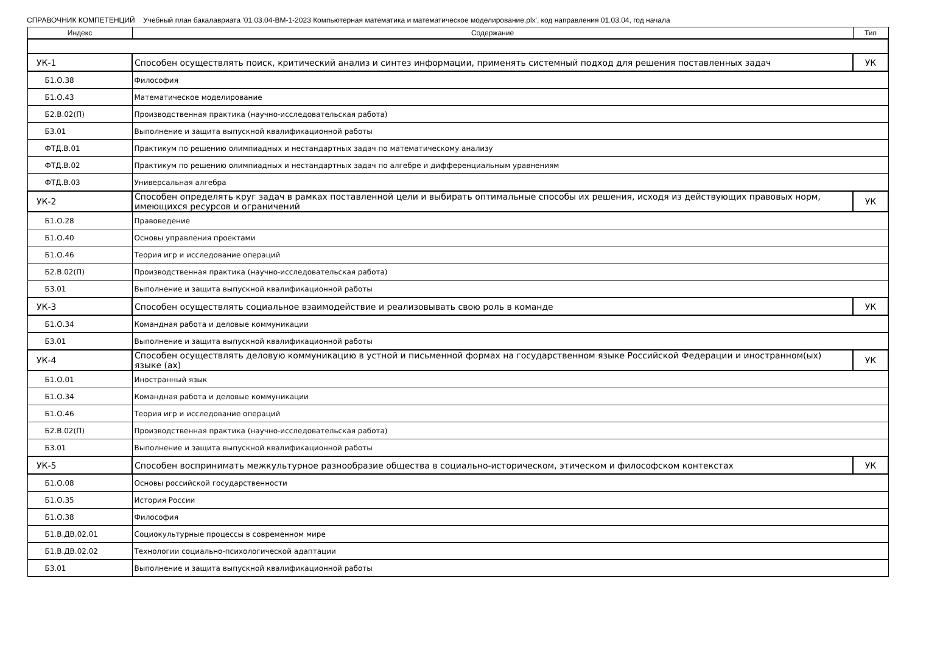СПРАВОЧНИК КОМПЕТЕНЦИЙ Учебный план бакалавриата '01.03.04-ВМ-1-2023 Компьютерная математика и математическое моделирование.plx', код направления 01.03.04, год начала
| Индекс | Содержание | Тип |
| --- | --- | --- |
| УК-1 | Способен осуществлять поиск, критический анализ и синтез информации, применять системный подход для решения поставленных задач | УК |
| Б1.О.38 | Философия | |
| Б1.О.43 | Математическое моделирование | |
| Б2.В.02(П) | Производственная практика (научно-исследовательская работа) | |
| Б3.01 | Выполнение и защита выпускной квалификационной работы | |
| ФТД.В.01 | Практикум по решению олимпиадных и нестандартных задач по математическому анализу | |
| ФТД.В.02 | Практикум по решению олимпиадных и нестандартных задач по алгебре и дифференциальным уравнениям | |
| ФТД.В.03 | Универсальная алгебра | |
| УК-2 | Способен определять круг задач в рамках поставленной цели и выбирать оптимальные способы их решения, исходя из действующих правовых норм, имеющихся ресурсов и ограничений | УК |
| Б1.О.28 | Правоведение | |
| Б1.О.40 | Основы управления проектами | |
| Б1.О.46 | Теория игр и исследование операций | |
| Б2.В.02(П) | Производственная практика (научно-исследовательская работа) | |
| Б3.01 | Выполнение и защита выпускной квалификационной работы | |
| УК-3 | Способен осуществлять социальное взаимодействие и реализовывать свою роль в команде | УК |
| Б1.О.34 | Командная работа и деловые коммуникации | |
| Б3.01 | Выполнение и защита выпускной квалификационной работы | |
| УК-4 | Способен осуществлять деловую коммуникацию в устной и письменной формах на государственном языке Российской Федерации и иностранном(ых) языке (ах) | УК |
| Б1.О.01 | Иностранный язык | |
| Б1.О.34 | Командная работа и деловые коммуникации | |
| Б1.О.46 | Теория игр и исследование операций | |
| Б2.В.02(П) | Производственная практика (научно-исследовательская работа) | |
| Б3.01 | Выполнение и защита выпускной квалификационной работы | |
| УК-5 | Способен воспринимать межкультурное разнообразие общества в социально-историческом, этическом и философском контекстах | УК |
| Б1.О.08 | Основы российской государственности | |
| Б1.О.35 | История России | |
| Б1.О.38 | Философия | |
| Б1.В.ДВ.02.01 | Социокультурные процессы в современном мире | |
| Б1.В.ДВ.02.02 | Технологии социально-психологической адаптации | |
| Б3.01 | Выполнение и защита выпускной квалификационной работы | |